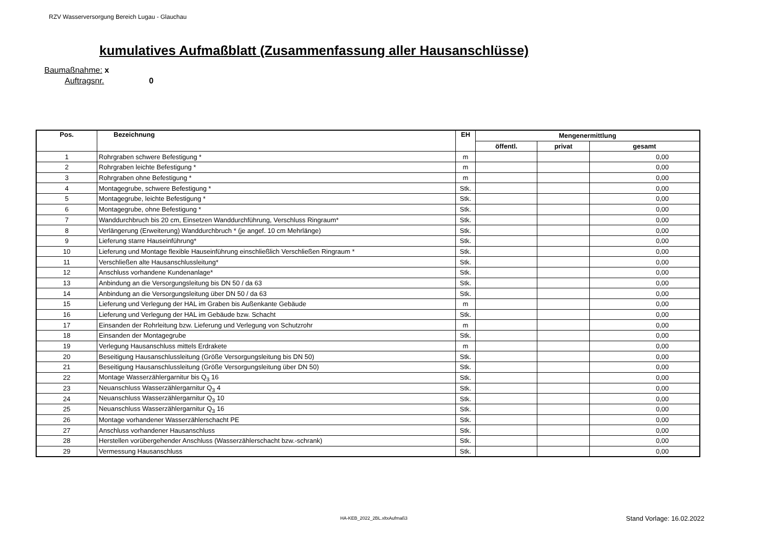RZV Wasserversorgung Bereich Lugau - Glauchau
kumulatives Aufmaßblatt (Zusammenfassung aller Hausanschlüsse)
Baumaßnahme: x
Auftragsnr. 0
| Pos. | Bezeichnung | EH | Mengenermittlung | | |
| --- | --- | --- | --- | --- | --- |
| | | | öffentl. | privat | gesamt |
| 1 | Rohrgraben schwere Befestigung * | m | | | 0,00 |
| 2 | Rohrgraben leichte Befestigung * | m | | | 0,00 |
| 3 | Rohrgraben ohne Befestigung * | m | | | 0,00 |
| 4 | Montagegrube, schwere Befestigung * | Stk. | | | 0,00 |
| 5 | Montagegrube, leichte Befestigung * | Stk. | | | 0,00 |
| 6 | Montagegrube, ohne Befestigung * | Stk. | | | 0,00 |
| 7 | Wanddurchbruch bis 20 cm, Einsetzen Wanddurchführung, Verschluss Ringraum* | Stk. | | | 0,00 |
| 8 | Verlängerung (Erweiterung) Wanddurchbruch * (je angef. 10 cm Mehrlänge) | Stk. | | | 0,00 |
| 9 | Lieferung starre Hauseinführung* | Stk. | | | 0,00 |
| 10 | Lieferung und Montage flexible Hauseinführung einschließlich Verschließen Ringraum * | Stk. | | | 0,00 |
| 11 | Verschließen alte Hausanschlussleitung* | Stk. | | | 0,00 |
| 12 | Anschluss vorhandene Kundenanlage* | Stk. | | | 0,00 |
| 13 | Anbindung an die Versorgungsleitung bis DN 50 / da 63 | Stk. | | | 0,00 |
| 14 | Anbindung an die Versorgungsleitung über DN 50 / da 63 | Stk. | | | 0,00 |
| 15 | Lieferung und Verlegung der HAL im Graben bis Außenkante Gebäude | m | | | 0,00 |
| 16 | Lieferung und Verlegung der HAL im Gebäude bzw. Schacht | Stk. | | | 0,00 |
| 17 | Einsanden der Rohrleitung bzw. Lieferung und Verlegung von Schutzrohr | m | | | 0,00 |
| 18 | Einsanden der Montagegrube | Stk. | | | 0,00 |
| 19 | Verlegung Hausanschluss mittels Erdrakete | m | | | 0,00 |
| 20 | Beseitigung Hausanschlussleitung (Größe Versorgungsleitung bis DN 50) | Stk. | | | 0,00 |
| 21 | Beseitigung Hausanschlussleitung (Größe Versorgungsleitung über DN 50) | Stk. | | | 0,00 |
| 22 | Montage Wasserzählergarnitur bis Q<sub>3</sub> 16 | Stk. | | | 0,00 |
| 23 | Neuanschluss Wasserzählergarnitur Q<sub>3</sub> 4 | Stk. | | | 0,00 |
| 24 | Neuanschluss Wasserzählergarnitur Q<sub>3</sub> 10 | Stk. | | | 0,00 |
| 25 | Neuanschluss Wasserzählergarnitur Q<sub>3</sub> 16 | Stk. | | | 0,00 |
| 26 | Montage vorhandener Wasserzählerschacht PE | Stk. | | | 0,00 |
| 27 | Anschluss vorhandener Hausanschluss | Stk. | | | 0,00 |
| 28 | Herstellen vorübergehender Anschluss (Wasserzählerschacht bzw.-schrank) | Stk. | | | 0,00 |
| 29 | Vermessung Hausanschluss | Stk. | | | 0,00 |
HA-KEB_2022_2BL.xltxAufmaß3 Stand Vorlage: 16.02.2022